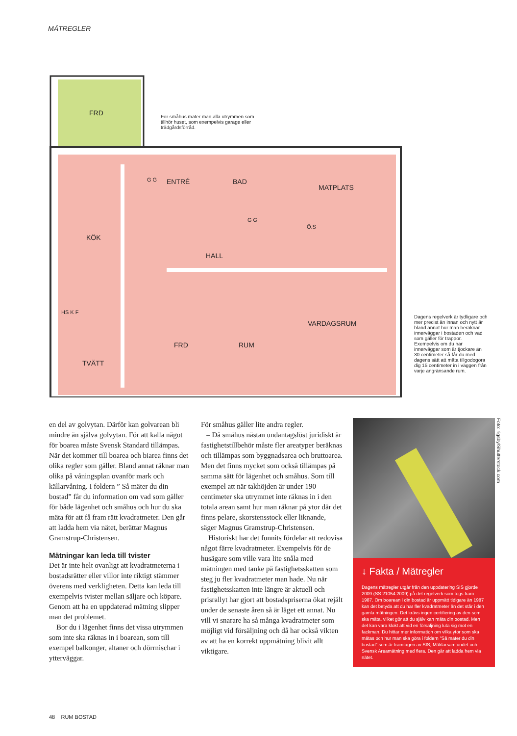MÄTREGLER
FRD
ENTRÉ BAD
MATPLATS
KÖK
HALL
VARDAGSRUM
FRD RUM
TVÄTT
HS K F
G G
G G
Ö.S
För småhus mäter man alla utrymmen som tillhör huset, som exempelvis garage eller trädgårdsförråd.
Dagens regelverk är tydligare och mer precist än innan och nytt är bland annat hur man beräknar innerväggar i bostaden och vad som gäller för trappor. Exempelvis om du har innerväggar som är tjockare än 30 centimeter så får du med dagens sätt att mäta tillgodogöra dig 15 centimeter in i väggen från varje angränsande rum.
en del av golvytan. Därför kan golvarean bli mindre än själva golvytan. För att kalla något för boarea måste Svensk Standard tillämpas. När det kommer till boarea och biarea finns det olika regler som gäller. Bland annat räknar man olika på våningsplan ovanför mark och källarvåning. I foldern ” Så mäter du din bostad” får du information om vad som gäller för både lägenhet och småhus och hur du ska mäta för att få fram rätt kvadratmeter. Den går att ladda hem via nätet, berättar Magnus Gramstrup-Christensen.
Mätningar kan leda till tvister
Det är inte helt ovanligt att kvadratmeterna i bostadsrätter eller villor inte riktigt stämmer överens med verkligheten. Detta kan leda till exempelvis tvister mellan säljare och köpare. Genom att ha en uppdaterad mätning slipper man det problemet.
Bor du i lägenhet finns det vissa utrymmen som inte ska räknas in i boarean, som till exempel balkonger, altaner och dörrnischar i ytterväggar.
För småhus gäller lite andra regler.
– Då småhus nästan undantagslöst juridiskt är fastighetstillbehör måste fler areatyper beräknas och tillämpas som byggnadsarea och bruttoarea. Men det finns mycket som också tillämpas på samma sätt för lägenhet och småhus. Som till exempel att när takhöjden är under 190 centimeter ska utrymmet inte räknas in i den totala arean samt hur man räknar på ytor där det finns pelare, skorstensstock eller liknande, säger Magnus Gramstrup-Christensen.
Historiskt har det funnits fördelar att redovisa något färre kvadratmeter. Exempelvis för de husägare som ville vara lite snåla med mätningen med tanke på fastighetsskatten som steg ju fler kvadratmeter man hade. Nu när fastighetsskatten inte längre är aktuell och prisrallyt har gjort att bostadspriserna ökat rejält under de senaste åren så är läget ett annat. Nu vill vi snarare ha så många kvadratmeter som möjligt vid försäljning och då har också vikten av att ha en korrekt uppmätning blivit allt viktigare.
Foto: rigsby/Shutterstock.com
↓ Fakta / Mätregler
Dagens mätregler utgår från den uppdatering SIS gjorde 2009 (SS 21054:2009) på det regelverk som togs fram 1987. Om boarean i din bostad är uppmätt tidigare än 1987 kan det betyda att du har fler kvadratmeter än det står i den gamla mätningen. Det krävs ingen certifiering av den som ska mäta, vilket gör att du själv kan mäta din bostad. Men det kan vara klokt att vid en försäljning luta sig mot en fackman. Du hittar mer information om vilka ytor som ska mätas och hur man ska göra i foldern "Så mäter du din bostad" som är framtagen av SIS, Mäklarsamfundet och Svensk Areamätning med flera. Den går att ladda hem via nätet.
48 RUM BOSTAD